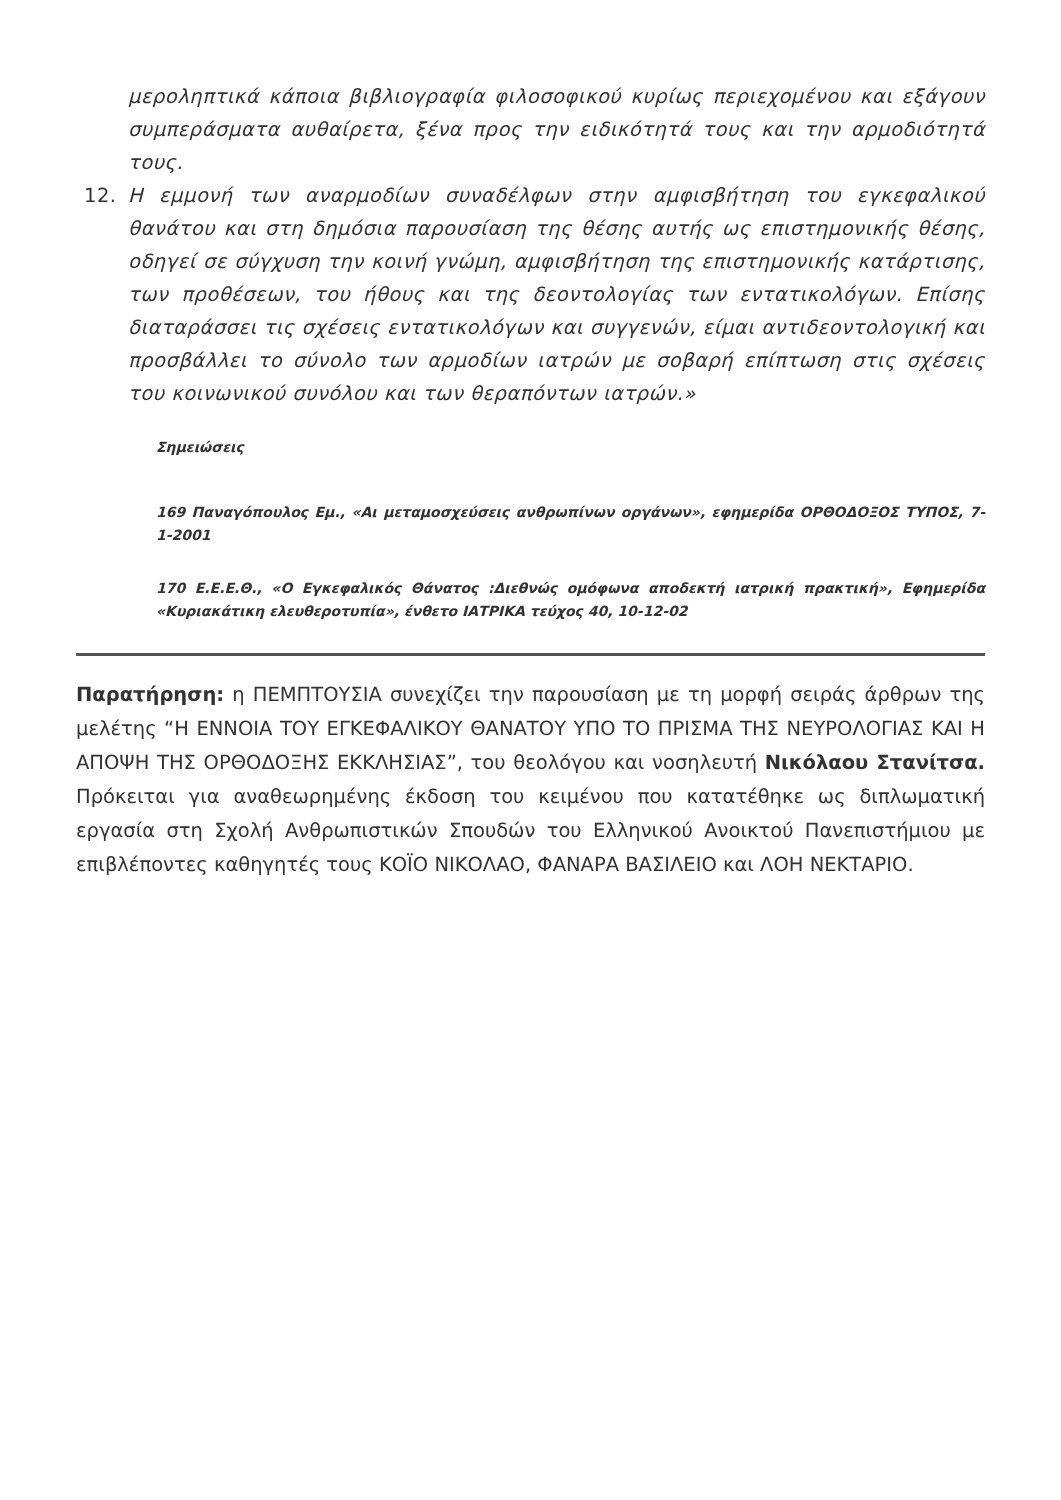μεροληπτικά κάποια βιβλιογραφία φιλοσοφικού κυρίως περιεχομένου και εξάγουν συμπεράσματα αυθαίρετα, ξένα προς την ειδικότητά τους και την αρμοδιότητά τους.
12. Η εμμονή των αναρμοδίων συναδέλφων στην αμφισβήτηση του εγκεφαλικού θανάτου και στη δημόσια παρουσίαση της θέσης αυτής ως επιστημονικής θέσης, οδηγεί σε σύγχυση την κοινή γνώμη, αμφισβήτηση της επιστημονικής κατάρτισης, των προθέσεων, του ήθους και της δεοντολογίας των εντατικολόγων. Επίσης διαταράσσει τις σχέσεις εντατικολόγων και συγγενών, είμαι αντιδεοντολογική και προσβάλλει το σύνολο των αρμοδίων ιατρών με σοβαρή επίπτωση στις σχέσεις του κοινωνικού συνόλου και των θεραπόντων ιατρών.»
Σημειώσεις
169 Παναγόπουλος Εμ., «Αι μεταμοσχεύσεις ανθρωπίνων οργάνων», εφημερίδα ΟΡΘΟΔΟΞΟΣ ΤΥΠΟΣ, 7-1-2001
170 Ε.Ε.Ε.Θ., «Ο Εγκεφαλικός Θάνατος :Διεθνώς ομόφωνα αποδεκτή ιατρική πρακτική», Εφημερίδα «Κυριακάτικη ελευθεροτυπία», ένθετο ΙΑΤΡΙΚΑ τεύχος 40, 10-12-02
Παρατήρηση: η ΠΕΜΠΤΟΥΣΙΑ συνεχίζει την παρουσίαση με τη μορφή σειράς άρθρων της μελέτης “Η ΕΝΝΟΙΑ ΤΟΥ ΕΓΚΕΦΑΛΙΚΟΥ ΘΑΝΑΤΟΥ ΥΠΟ ΤΟ ΠΡΙΣΜΑ ΤΗΣ ΝΕΥΡΟΛΟΓΙΑΣ ΚΑΙ Η ΑΠΟΨΗ ΤΗΣ ΟΡΘΟΔΟΞΗΣ ΕΚΚΛΗΣΙΑΣ”, του θεολόγου και νοσηλευτή Νικόλαου Στανίτσα. Πρόκειται για αναθεωρημένης έκδοση του κειμένου που κατατέθηκε ως διπλωματική εργασία στη Σχολή Ανθρωπιστικών Σπουδών του Ελληνικού Ανοικτού Πανεπιστήμιου με επιβλέποντες καθηγητές τους ΚΟΪΟ ΝΙΚΟΛΑΟ, ΦΑΝΑΡΑ ΒΑΣΙΛΕΙΟ και ΛΟΗ ΝΕΚΤΑΡΙΟ.